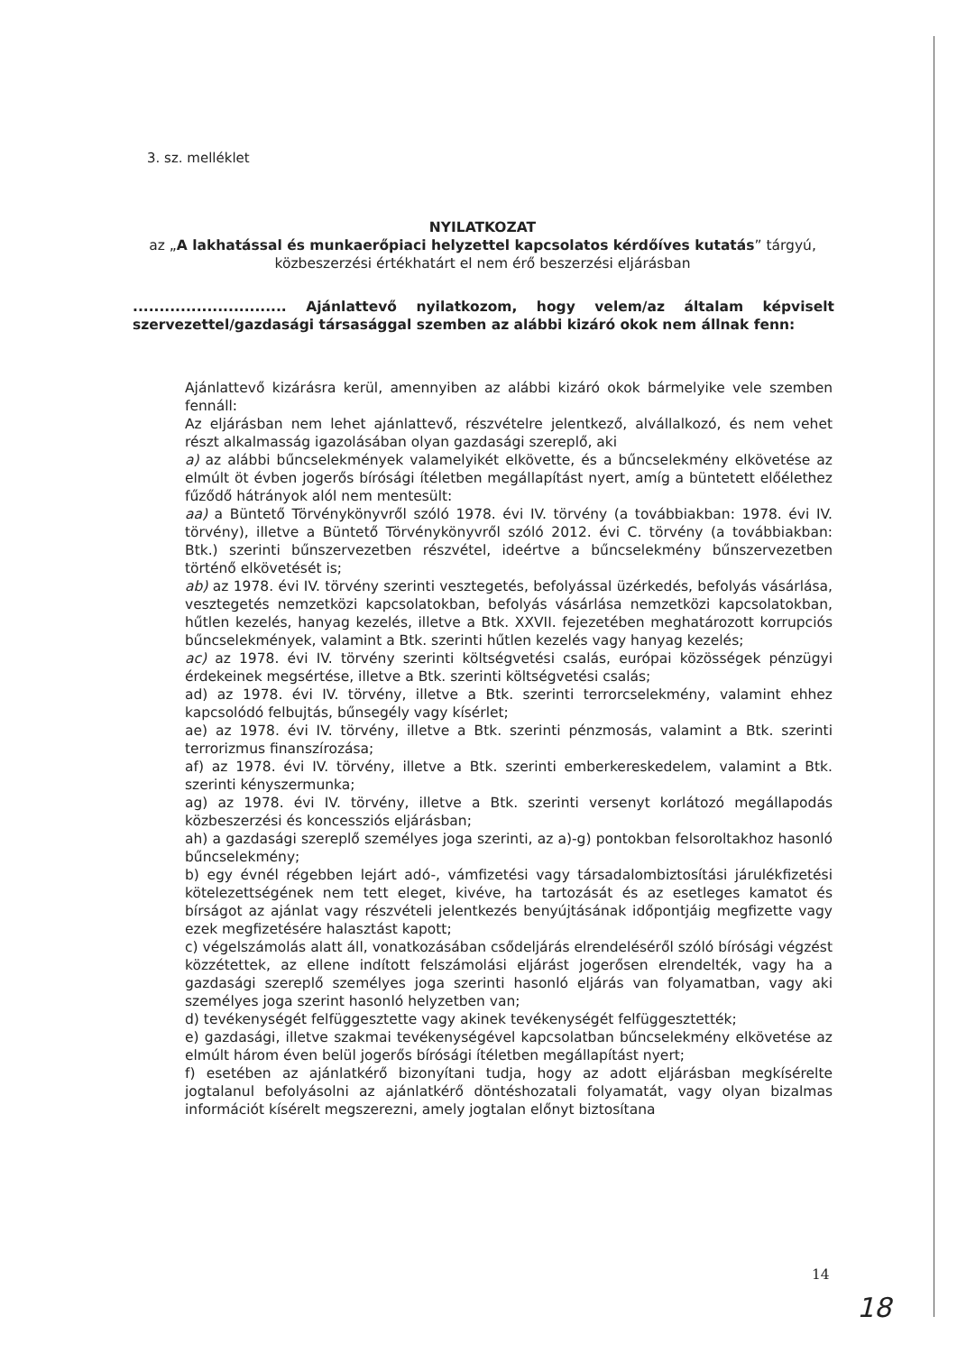3. sz. melléklet
NYILATKOZAT
az „A lakhatással és munkaerőpiaci helyzettel kapcsolatos kérdőíves kutatás” tárgyú,
közbeszerzési értékhatárt el nem érő beszerzési eljárásban
............................. Ajánlattevő nyilatkozom, hogy velem/az általam képviselt szervezettel/gazdasági társasággal szemben az alábbi kizáró okok nem állnak fenn:
Ajánlattevő kizárásra kerül, amennyiben az alábbi kizáró okok bármelyike vele szemben fennáll:
Az eljárásban nem lehet ajánlattevő, részvételre jelentkező, alvállalkozó, és nem vehet részt alkalmasság igazolásában olyan gazdasági szereplő, aki
a) az alábbi bűncselekmények valamelyikét elkövette, és a bűncselekmény elkövetése az elmúlt öt évben jogerős bírósági ítéletben megállapítást nyert, amíg a büntetett előélethez fűződő hátrányok alól nem mentesült:
aa) a Büntető Törvénykönyvről szóló 1978. évi IV. törvény (a továbbiakban: 1978. évi IV. törvény), illetve a Büntető Törvénykönyvről szóló 2012. évi C. törvény (a továbbiakban: Btk.) szerinti bűnszervezetben részvétel, ideértve a bűncselekmény bűnszervezetben történő elkövetését is;
ab) az 1978. évi IV. törvény szerinti vesztegetés, befolyással üzérkedés, befolyás vásárlása, vesztegetés nemzetközi kapcsolatokban, befolyás vásárlása nemzetközi kapcsolatokban, hűtlen kezelés, hanyag kezelés, illetve a Btk. XXVII. fejezetében meghatározott korrupciós bűncselekmények, valamint a Btk. szerinti hűtlen kezelés vagy hanyag kezelés;
ac) az 1978. évi IV. törvény szerinti költségvetési csalás, európai közösségek pénzügyi érdekeinek megsértése, illetve a Btk. szerinti költségvetési csalás;
ad) az 1978. évi IV. törvény, illetve a Btk. szerinti terrorcselekmény, valamint ehhez kapcsolódó felbujtás, bűnsegély vagy kísérlet;
ae) az 1978. évi IV. törvény, illetve a Btk. szerinti pénzmosás, valamint a Btk. szerinti terrorizmus finanszírozása;
af) az 1978. évi IV. törvény, illetve a Btk. szerinti emberkereskedelem, valamint a Btk. szerinti kényszermunka;
ag) az 1978. évi IV. törvény, illetve a Btk. szerinti versenyt korlátozó megállapodás közbeszerzési és koncessziós eljárásban;
ah) a gazdasági szereplő személyes joga szerinti, az a)-g) pontokban felsoroltakhoz hasonló bűncselekmény;
b) egy évnél régebben lejárt adó-, vámfizetési vagy társadalombiztosítási járulékfizetési kötelezettségének nem tett eleget, kivéve, ha tartozását és az esetleges kamatot és bírságot az ajánlat vagy részvételi jelentkezés benyújtásának időpontjáig megfizette vagy ezek megfizetésére halasztást kapott;
c) végelszámolás alatt áll, vonatkozásában csődeljárás elrendeléséről szóló bírósági végzést közzétettek, az ellene indított felszámolási eljárást jogerősen elrendelték, vagy ha a gazdasági szereplő személyes joga szerinti hasonló eljárás van folyamatban, vagy aki személyes joga szerint hasonló helyzetben van;
d) tevékenységét felfüggesztette vagy akinek tevékenységét felfüggesztették;
e) gazdasági, illetve szakmai tevékenységével kapcsolatban bűncselekmény elkövetése az elmúlt három éven belül jogerős bírósági ítéletben megállapítást nyert;
f) esetében az ajánlatkérő bizonyítani tudja, hogy az adott eljárásban megkísérelte jogtalanul befolyásolni az ajánlatkérő döntéshozatali folyamatát, vagy olyan bizalmas információt kísérelt megszerezni, amely jogtalan előnyt biztosítana
14
18